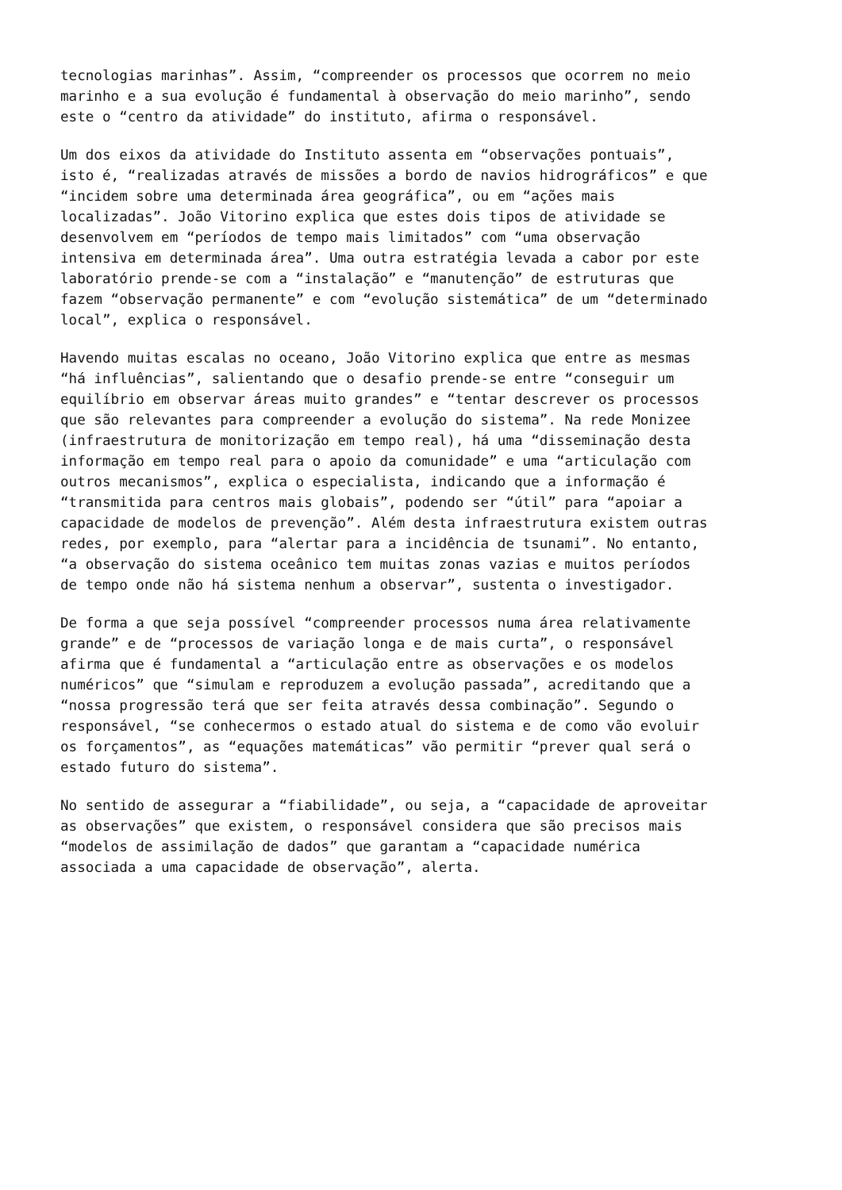tecnologias marinhas”. Assim, “compreender os processos que ocorrem no meio marinho e a sua evolução é fundamental à observação do meio marinho”, sendo este o “centro da atividade” do instituto, afirma o responsável.
Um dos eixos da atividade do Instituto assenta em “observações pontuais”, isto é, “realizadas através de missões a bordo de navios hidrográficos” e que “incidem sobre uma determinada área geográfica”, ou em “ações mais localizadas”. João Vitorino explica que estes dois tipos de atividade se desenvolvem em “períodos de tempo mais limitados” com “uma observação intensiva em determinada área”. Uma outra estratégia levada a cabor por este laboratório prende-se com a “instalação” e “manutenção” de estruturas que fazem “observação permanente” e com “evolução sistemática” de um “determinado local”, explica o responsável.
Havendo muitas escalas no oceano, João Vitorino explica que entre as mesmas “há influências”, salientando que o desafio prende-se entre “conseguir um equilíbrio em observar áreas muito grandes” e “tentar descrever os processos que são relevantes para compreender a evolução do sistema”. Na rede Monizee (infraestrutura de monitorização em tempo real), há uma “disseminação desta informação em tempo real para o apoio da comunidade” e uma “articulação com outros mecanismos”, explica o especialista, indicando que a informação é “transmitida para centros mais globais”, podendo ser “útil” para “apoiar a capacidade de modelos de prevenção”. Além desta infraestrutura existem outras redes, por exemplo, para “alertar para a incidência de tsunami”. No entanto, “a observação do sistema oceânico tem muitas zonas vazias e muitos períodos de tempo onde não há sistema nenhum a observar”, sustenta o investigador.
De forma a que seja possível “compreender processos numa área relativamente grande” e de “processos de variação longa e de mais curta”, o responsável afirma que é fundamental a “articulação entre as observações e os modelos numéricos” que “simulam e reproduzem a evolução passada”, acreditando que a “nossa progressão terá que ser feita através dessa combinação”. Segundo o responsável, “se conhecermos o estado atual do sistema e de como vão evoluir os forçamentos”, as “equações matemáticas” vão permitir “prever qual será o estado futuro do sistema”.
No sentido de assegurar a “fiabilidade”, ou seja, a “capacidade de aproveitar as observações” que existem, o responsável considera que são precisos mais “modelos de assimilação de dados” que garantam a “capacidade numérica associada a uma capacidade de observação”, alerta.